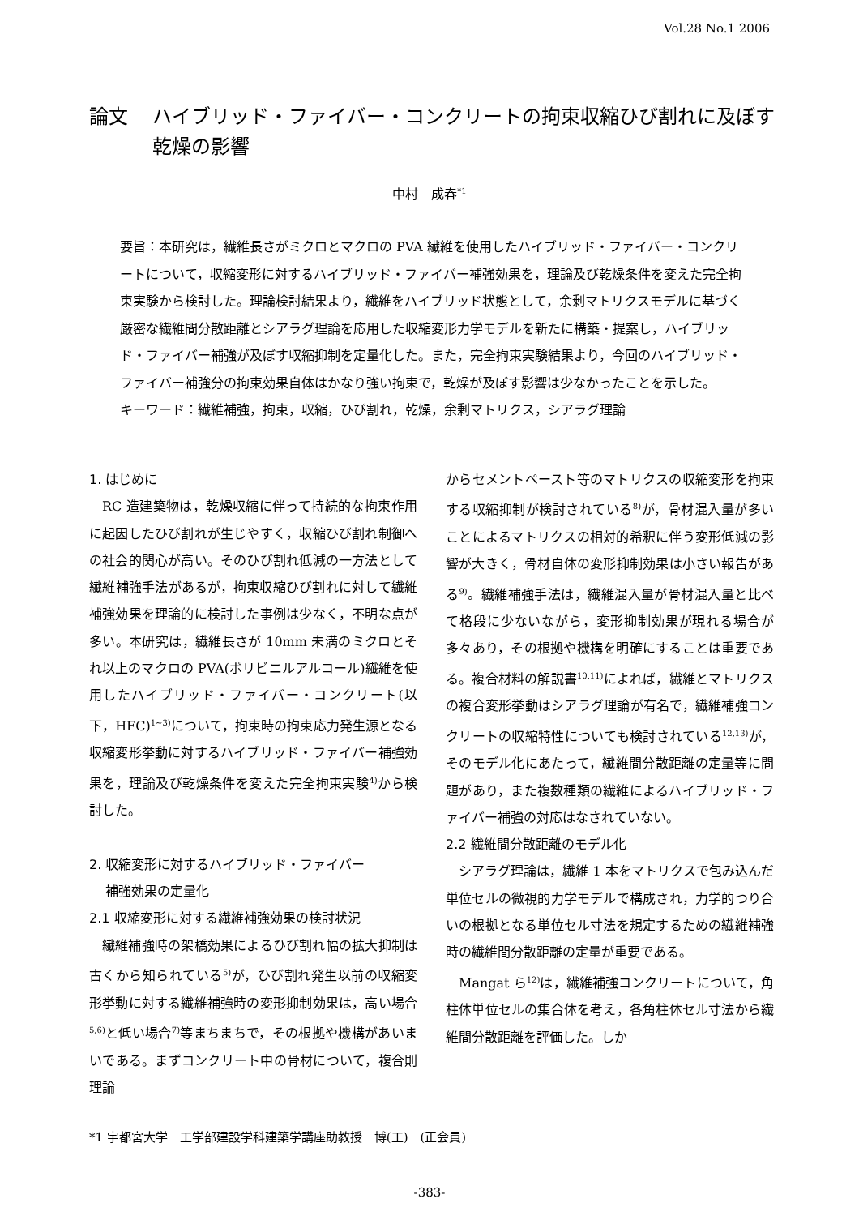Vol.28 No.1 2006
論文 ハイブリッド・ファイバー・コンクリートの拘束収縮ひび割れに及ぼす乾燥の影響
中村　成春<sup>*1</sup>
要旨：本研究は，繊維長さがミクロとマクロの PVA 繊維を使用したハイブリッド・ファイバー・コンクリートについて，収縮変形に対するハイブリッド・ファイバー補強効果を，理論及び乾燥条件を変えた完全拘束実験から検討した。理論検討結果より，繊維をハイブリッド状態として，余剰マトリクスモデルに基づく厳密な繊維間分散距離とシアラグ理論を応用した収縮変形力学モデルを新たに構築・提案し，ハイブリッド・ファイバー補強が及ぼす収縮抑制を定量化した。また，完全拘束実験結果より，今回のハイブリッド・ファイバー補強分の拘束効果自体はかなり強い拘束で，乾燥が及ぼす影響は少なかったことを示した。
キーワード：繊維補強，拘束，収縮，ひび割れ，乾燥，余剰マトリクス，シアラグ理論
1. はじめに
RC 造建築物は，乾燥収縮に伴って持続的な拘束作用に起因したひび割れが生じやすく，収縮ひび割れ制御への社会的関心が高い。そのひび割れ低減の一方法として繊維補強手法があるが，拘束収縮ひび割れに対して繊維補強効果を理論的に検討した事例は少なく，不明な点が多い。本研究は，繊維長さが 10mm 未満のミクロとそれ以上のマクロの PVA(ポリビニルアルコール)繊維を使用したハイブリッド・ファイバー・コンクリート(以下，HFC)<sup>1~3)</sup>について，拘束時の拘束応力発生源となる収縮変形挙動に対するハイブリッド・ファイバー補強効果を，理論及び乾燥条件を変えた完全拘束実験<sup>4)</sup>から検討した。
2. 収縮変形に対するハイブリッド・ファイバー
補強効果の定量化
2.1 収縮変形に対する繊維補強効果の検討状況
繊維補強時の架橋効果によるひび割れ幅の拡大抑制は古くから知られている<sup>5)</sup>が，ひび割れ発生以前の収縮変形挙動に対する繊維補強時の変形抑制効果は，高い場合<sup>5,6)</sup>と低い場合<sup>7)</sup>等まちまちで，その根拠や機構があいまいである。まずコンクリート中の骨材について，複合則理論
からセメントペースト等のマトリクスの収縮変形を拘束する収縮抑制が検討されている<sup>8)</sup>が，骨材混入量が多いことによるマトリクスの相対的希釈に伴う変形低減の影響が大きく，骨材自体の変形抑制効果は小さい報告がある<sup>9)</sup>。繊維補強手法は，繊維混入量が骨材混入量と比べて格段に少ないながら，変形抑制効果が現れる場合が多々あり，その根拠や機構を明確にすることは重要である。複合材料の解説書<sup>10,11)</sup>によれば，繊維とマトリクスの複合変形挙動はシアラグ理論が有名で，繊維補強コンクリートの収縮特性についても検討されている<sup>12,13)</sup>が，そのモデル化にあたって，繊維間分散距離の定量等に問題があり，また複数種類の繊維によるハイブリッド・ファイバー補強の対応はなされていない。
2.2 繊維間分散距離のモデル化
シアラグ理論は，繊維 1 本をマトリクスで包み込んだ単位セルの微視的力学モデルで構成され，力学的つり合いの根拠となる単位セル寸法を規定するための繊維補強時の繊維間分散距離の定量が重要である。
Mangat ら<sup>12)</sup>は，繊維補強コンクリートについて，角柱体単位セルの集合体を考え，各角柱体セル寸法から繊維間分散距離を評価した。しか
*1 宇都宮大学　工学部建設学科建築学講座助教授　博(工)　(正会員)
-383-